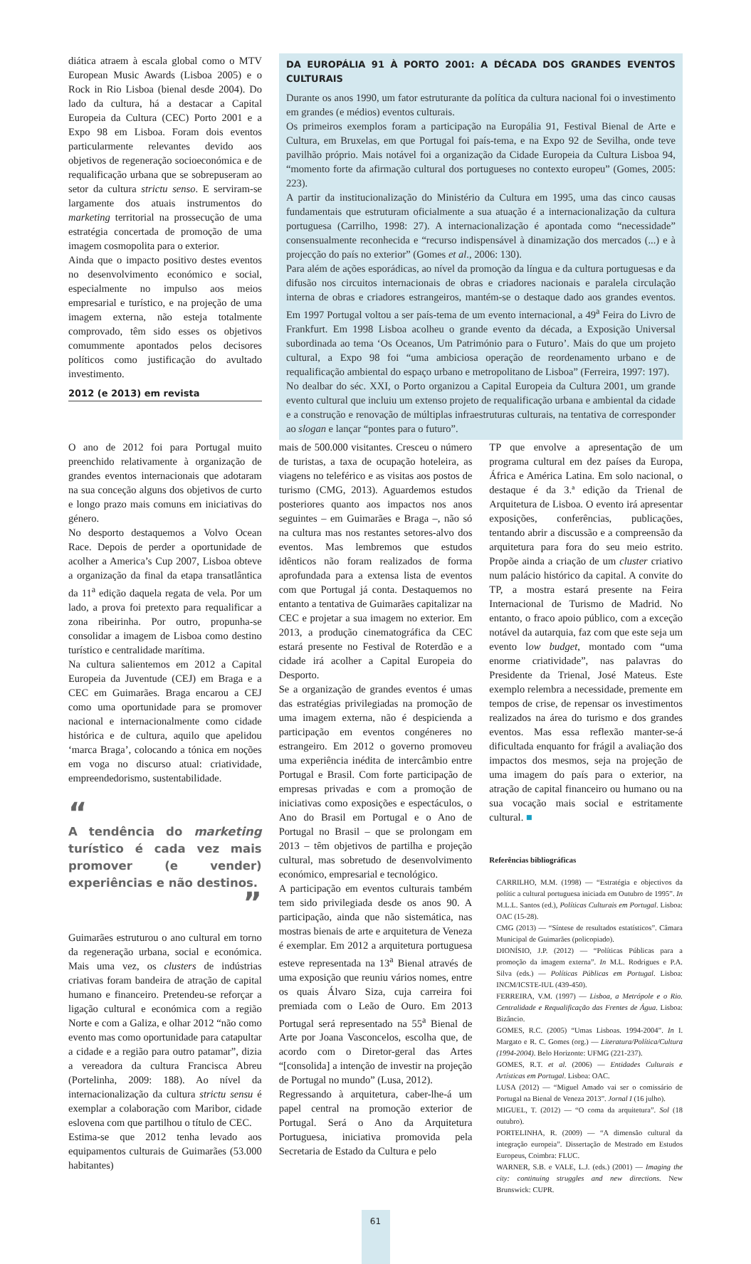diática atraem à escala global como o MTV European Music Awards (Lisboa 2005) e o Rock in Rio Lisboa (bienal desde 2004). Do lado da cultura, há a destacar a Capital Europeia da Cultura (CEC) Porto 2001 e a Expo 98 em Lisboa. Foram dois eventos particularmente relevantes devido aos objetivos de regeneração socioeconómica e de requalificação urbana que se sobrepuseram ao setor da cultura strictu senso. E serviram-se largamente dos atuais instrumentos do marketing territorial na prossecução de uma estratégia concertada de promoção de uma imagem cosmopolita para o exterior.
Ainda que o impacto positivo destes eventos no desenvolvimento económico e social, especialmente no impulso aos meios empresarial e turístico, e na projeção de uma imagem externa, não esteja totalmente comprovado, têm sido esses os objetivos comummente apontados pelos decisores políticos como justificação do avultado investimento.
2012 (e 2013) em revista
DA EUROPÁLIA 91 À PORTO 2001: A DÉCADA DOS GRANDES EVENTOS CULTURAIS
Durante os anos 1990, um fator estruturante da política da cultura nacional foi o investimento em grandes (e médios) eventos culturais.
Os primeiros exemplos foram a participação na Europália 91, Festival Bienal de Arte e Cultura, em Bruxelas, em que Portugal foi país-tema, e na Expo 92 de Sevilha, onde teve pavilhão próprio. Mais notável foi a organização da Cidade Europeia da Cultura Lisboa 94, “momento forte da afirmação cultural dos portugueses no contexto europeu” (Gomes, 2005: 223).
A partir da institucionalização do Ministério da Cultura em 1995, uma das cinco causas fundamentais que estruturam oficialmente a sua atuação é a internacionalização da cultura portuguesa (Carrilho, 1998: 27). A internacionalização é apontada como “necessidade” consensualmente reconhecida e “recurso indispensável à dinamização dos mercados (...) e à projecção do país no exterior” (Gomes et al., 2006: 130).
Para além de ações esporádicas, ao nível da promoção da língua e da cultura portuguesas e da difusão nos circuitos internacionais de obras e criadores nacionais e paralela circulação interna de obras e criadores estrangeiros, mantém-se o destaque dado aos grandes eventos. Em 1997 Portugal voltou a ser país-tema de um evento internacional, a 49<sup>a</sup> Feira do Livro de Frankfurt. Em 1998 Lisboa acolheu o grande evento da década, a Exposição Universal subordinada ao tema ‘Os Oceanos, Um Património para o Futuro’. Mais do que um projeto cultural, a Expo 98 foi “uma ambiciosa operação de reordenamento urbano e de requalificação ambiental do espaço urbano e metropolitano de Lisboa” (Ferreira, 1997: 197).
No dealbar do séc. XXI, o Porto organizou a Capital Europeia da Cultura 2001, um grande evento cultural que incluiu um extenso projeto de requalificação urbana e ambiental da cidade e a construção e renovação de múltiplas infraestruturas culturais, na tentativa de corresponder ao slogan e lançar “pontes para o futuro”.
O ano de 2012 foi para Portugal muito preenchido relativamente à organização de grandes eventos internacionais que adotaram na sua conceção alguns dos objetivos de curto e longo prazo mais comuns em iniciativas do género.
No desporto destaquemos a Volvo Ocean Race. Depois de perder a oportunidade de acolher a America’s Cup 2007, Lisboa obteve a organização da final da etapa transatlântica da 11<sup>a</sup> edição daquela regata de vela. Por um lado, a prova foi pretexto para requalificar a zona ribeirinha. Por outro, propunha-se consolidar a imagem de Lisboa como destino turístico e centralidade marítima.
Na cultura salientemos em 2012 a Capital Europeia da Juventude (CEJ) em Braga e a CEC em Guimarães. Braga encarou a CEJ como uma oportunidade para se promover nacional e internacionalmente como cidade histórica e de cultura, aquilo que apelidou ‘marca Braga’, colocando a tónica em noções em voga no discurso atual: criatividade, empreendedorismo, sustentabilidade.
“
A tendência do marketing turístico é cada vez mais promover (e vender) experiências e não destinos.
”
Guimarães estruturou o ano cultural em torno da regeneração urbana, social e económica. Mais uma vez, os clusters de indústrias criativas foram bandeira de atração de capital humano e financeiro. Pretendeu-se reforçar a ligação cultural e económica com a região Norte e com a Galiza, e olhar 2012 “não como evento mas como oportunidade para catapultar a cidade e a região para outro patamar”, dizia a vereadora da cultura Francisca Abreu (Portelinha, 2009: 188). Ao nível da internacionalização da cultura strictu sensu é exemplar a colaboração com Maribor, cidade eslovena com que partilhou o título de CEC.
Estima-se que 2012 tenha levado aos equipamentos culturais de Guimarães (53.000 habitantes)
mais de 500.000 visitantes. Cresceu o número de turistas, a taxa de ocupação hoteleira, as viagens no teleférico e as visitas aos postos de turismo (CMG, 2013). Aguardemos estudos posteriores quanto aos impactos nos anos seguintes – em Guimarães e Braga –, não só na cultura mas nos restantes setores-alvo dos eventos. Mas lembremos que estudos idênticos não foram realizados de forma aprofundada para a extensa lista de eventos com que Portugal já conta. Destaquemos no entanto a tentativa de Guimarães capitalizar na CEC e projetar a sua imagem no exterior. Em 2013, a produção cinematográfica da CEC estará presente no Festival de Roterdão e a cidade irá acolher a Capital Europeia do Desporto.
Se a organização de grandes eventos é umas das estratégias privilegiadas na promoção de uma imagem externa, não é despicienda a participação em eventos congéneres no estrangeiro. Em 2012 o governo promoveu uma experiência inédita de intercâmbio entre Portugal e Brasil. Com forte participação de empresas privadas e com a promoção de iniciativas como exposições e espectáculos, o Ano do Brasil em Portugal e o Ano de Portugal no Brasil – que se prolongam em 2013 – têm objetivos de partilha e projeção cultural, mas sobretudo de desenvolvimento económico, empresarial e tecnológico.
A participação em eventos culturais também tem sido privilegiada desde os anos 90. A participação, ainda que não sistemática, nas mostras bienais de arte e arquitetura de Veneza é exemplar. Em 2012 a arquitetura portuguesa esteve representada na 13<sup>a</sup> Bienal através de uma exposição que reuniu vários nomes, entre os quais Álvaro Siza, cuja carreira foi premiada com o Leão de Ouro. Em 2013 Portugal será representado na 55<sup>a</sup> Bienal de Arte por Joana Vasconcelos, escolha que, de acordo com o Diretor-geral das Artes “[consolida] a intenção de investir na projeção de Portugal no mundo” (Lusa, 2012).
Regressando à arquitetura, caber-lhe-á um papel central na promoção exterior de Portugal. Será o Ano da Arquitetura Portuguesa, iniciativa promovida pela Secretaria de Estado da Cultura e pelo
TP que envolve a apresentação de um programa cultural em dez países da Europa, África e América Latina. Em solo nacional, o destaque é da 3.ª edição da Trienal de Arquitetura de Lisboa. O evento irá apresentar exposições, conferências, publicações, tentando abrir a discussão e a compreensão da arquitetura para fora do seu meio estrito. Propõe ainda a criação de um cluster criativo num palácio histórico da capital. A convite do TP, a mostra estará presente na Feira Internacional de Turismo de Madrid. No entanto, o fraco apoio público, com a exceção notável da autarquia, faz com que este seja um evento low budget, montado com “uma enorme criatividade”, nas palavras do Presidente da Trienal, José Mateus. Este exemplo relembra a necessidade, premente em tempos de crise, de repensar os investimentos realizados na área do turismo e dos grandes eventos. Mas essa reflexão manter-se-á dificultada enquanto for frágil a avaliação dos impactos dos mesmos, seja na projeção de uma imagem do país para o exterior, na atração de capital financeiro ou humano ou na sua vocação mais social e estritamente cultural. ■
Referências bibliográficas
CARRILHO, M.M. (1998) — “Estratégia e objectivos da polític a cultural portuguesa iniciada em Outubro de 1995”. In M.L.L. Santos (ed.), Políticas Culturais em Portugal. Lisboa: OAC (15-28).
CMG (2013) — “Síntese de resultados estatísticos”. Câmara Municipal de Guimarães (policopiado).
DIONÍSIO, J.P. (2012) — “Políticas Públicas para a promoção da imagem externa”. In M.L. Rodrigues e P.A. Silva (eds.) — Políticas Públicas em Portugal. Lisboa: INCM/ICSTE-IUL (439-450).
FERREIRA, V.M. (1997) — Lisboa, a Metrópole e o Rio. Centralidade e Requalificação das Frentes de Água. Lisboa: Bizâncio.
GOMES, R.C. (2005) “Umas Lisboas. 1994-2004”. In I. Margato e R. C. Gomes (org.) — Literatura/Política/Cultura (1994-2004). Belo Horizonte: UFMG (221-237).
GOMES, R.T. et al. (2006) — Entidades Culturais e Artísticas em Portugal. Lisboa: OAC.
LUSA (2012) — “Miguel Amado vai ser o comissário de Portugal na Bienal de Veneza 2013”. Jornal I (16 julho).
MIGUEL, T. (2012) — “O coma da arquitetura”. Sol (18 outubro).
PORTELINHA, R. (2009) — “A dimensão cultural da integração europeia”. Dissertação de Mestrado em Estudos Europeus, Coimbra: FLUC.
WARNER, S.B. e VALE, L.J. (eds.) (2001) — Imaging the city: continuing struggles and new directions. New Brunswick: CUPR.
61